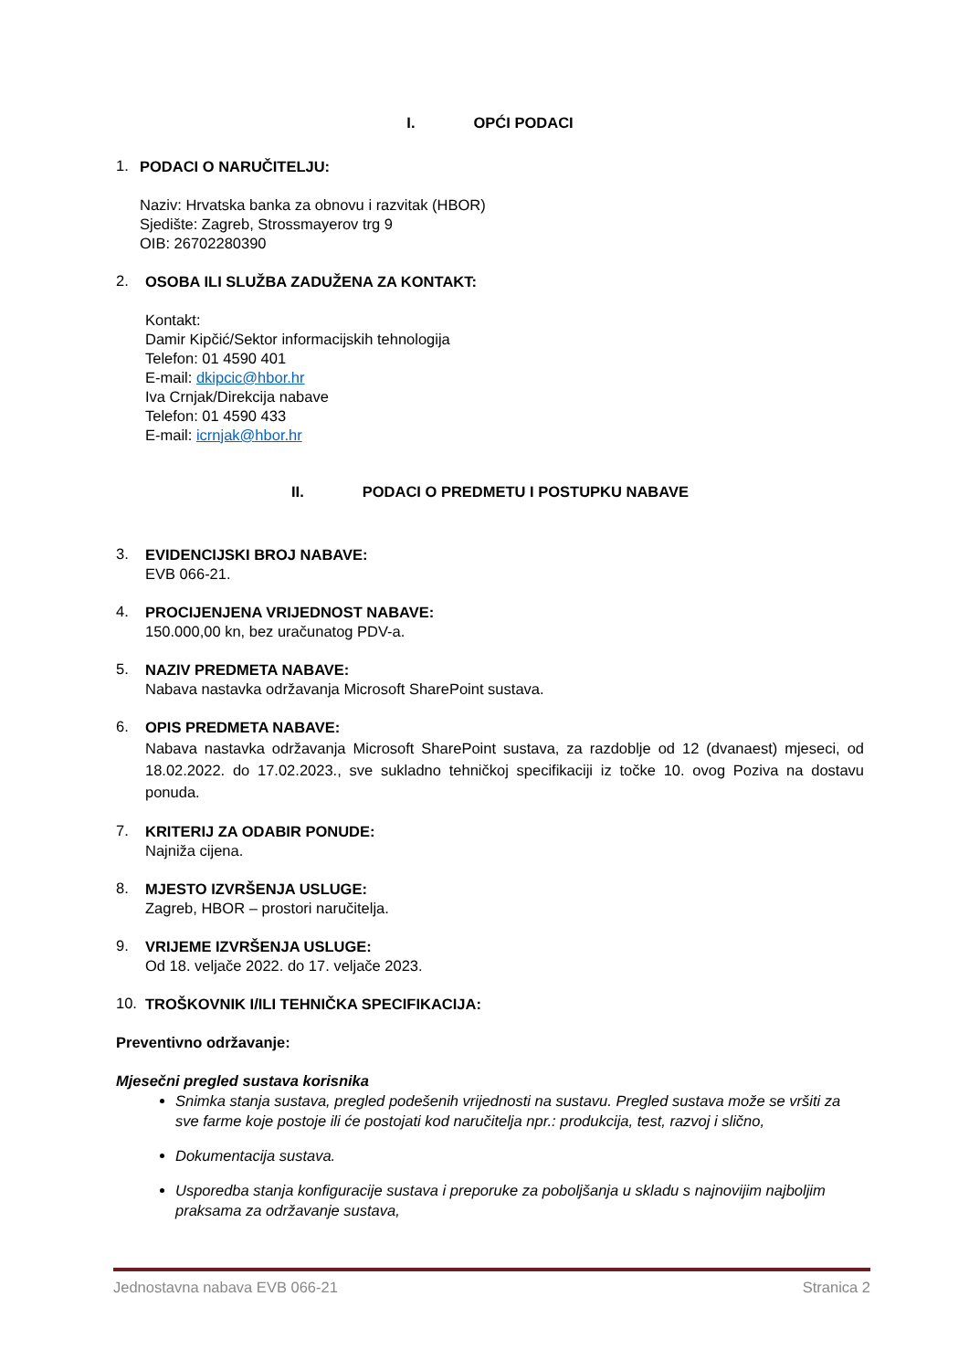I. OPĆI PODACI
1.
PODACI O NARUČITELJU:
Naziv: Hrvatska banka za obnovu i razvitak (HBOR)
Sjedište: Zagreb, Strossmayerov trg 9
OIB: 26702280390
2.
OSOBA ILI SLUŽBA ZADUŽENA ZA KONTAKT:
Kontakt:
Damir Kipčić/Sektor informacijskih tehnologija
Telefon: 01 4590 401
E-mail: dkipcic@hbor.hr
Iva Crnjak/Direkcija nabave
Telefon: 01 4590 433
E-mail: icrnjak@hbor.hr
II. PODACI O PREDMETU I POSTUPKU NABAVE
3.
EVIDENCIJSKI BROJ NABAVE:
EVB 066-21.
4.
PROCIJENJENA VRIJEDNOST NABAVE:
150.000,00 kn, bez uračunatog PDV-a.
5.
NAZIV PREDMETA NABAVE:
Nabava nastavka održavanja Microsoft SharePoint sustava.
6.
OPIS PREDMETA NABAVE:
Nabava nastavka održavanja Microsoft SharePoint sustava, za razdoblje od 12 (dvanaest) mjeseci, od 18.02.2022. do 17.02.2023., sve sukladno tehničkoj specifikaciji iz točke 10. ovog Poziva na dostavu ponuda.
7.
KRITERIJ ZA ODABIR PONUDE:
Najniža cijena.
8.
MJESTO IZVRŠENJA USLUGE:
Zagreb, HBOR – prostori naručitelja.
9.
VRIJEME IZVRŠENJA USLUGE:
Od 18. veljače 2022. do 17. veljače 2023.
10.
TROŠKOVNIK I/ILI TEHNIČKA SPECIFIKACIJA:
Preventivno održavanje:
Mjesečni pregled sustava korisnika
Snimka stanja sustava, pregled podešenih vrijednosti na sustavu. Pregled sustava može se vršiti za sve farme koje postoje ili će postojati kod naručitelja npr.: produkcija, test, razvoj i slično,
Dokumentacija sustava.
Usporedba stanja konfiguracije sustava i preporuke za poboljšanja u skladu s najnovijim najboljim praksama za održavanje sustava,
Jednostavna nabava EVB 066-21 Stranica 2